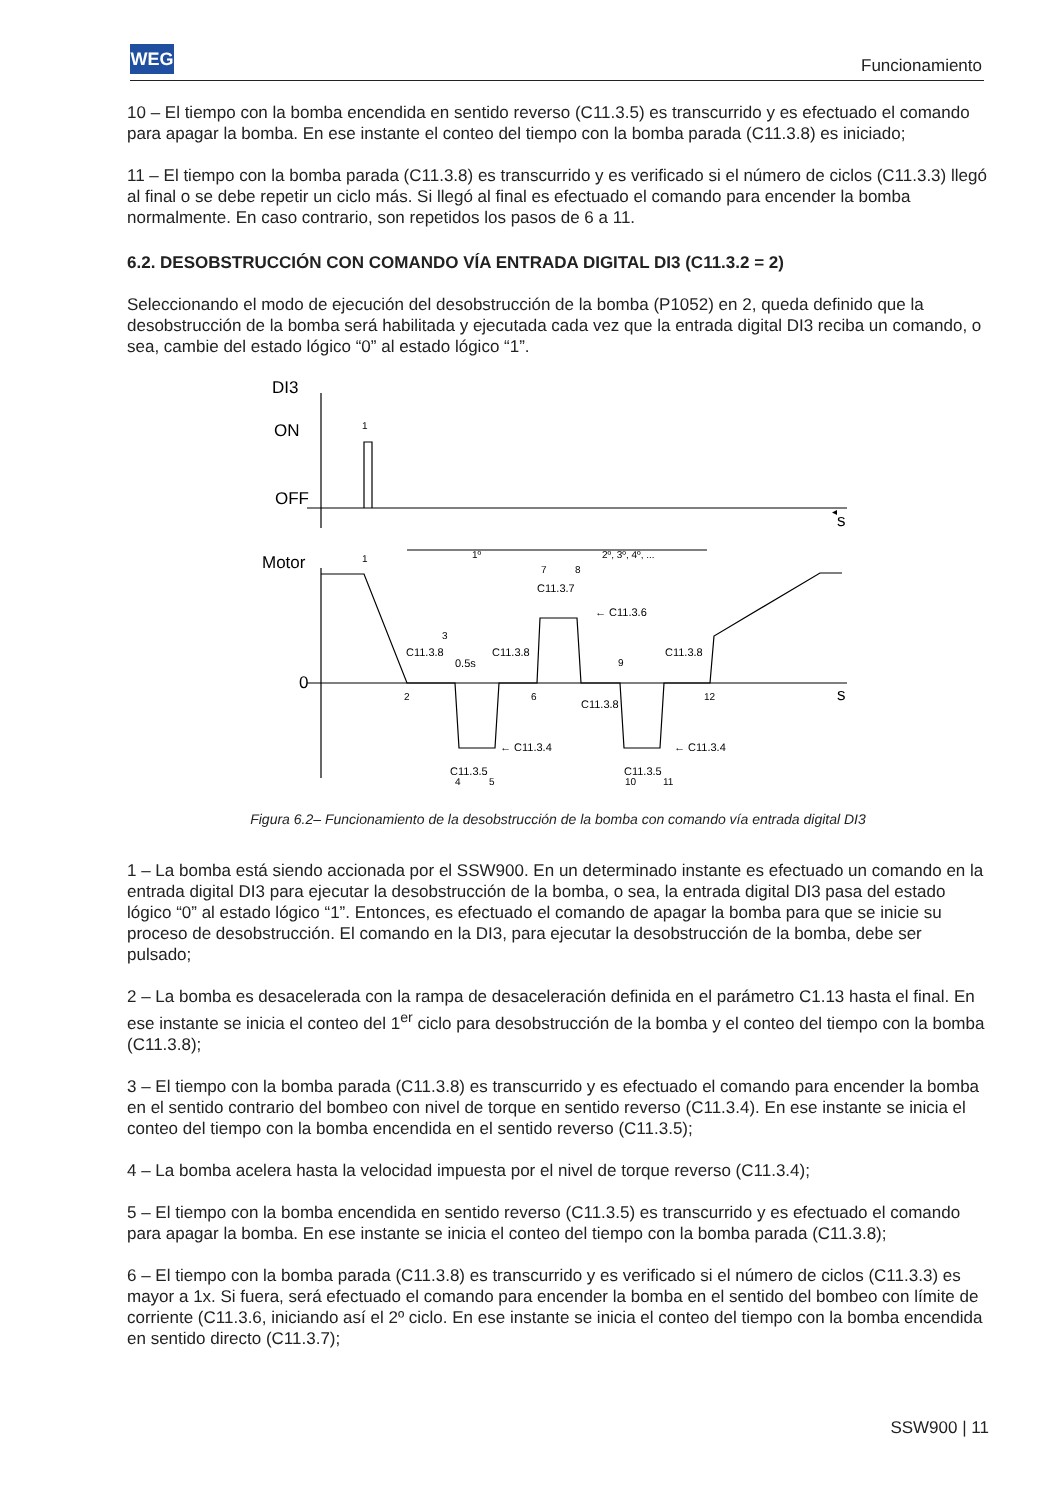WEG
Funcionamiento
10 – El tiempo con la bomba encendida en sentido reverso (C11.3.5) es transcurrido y es efectuado el comando para apagar la bomba. En ese instante el conteo del tiempo con la bomba parada (C11.3.8) es iniciado;
11 – El tiempo con la bomba parada (C11.3.8) es transcurrido y es verificado si el número de ciclos (C11.3.3) llegó al final o se debe repetir un ciclo más. Si llegó al final es efectuado el comando para encender la bomba normalmente. En caso contrario, son repetidos los pasos de 6 a 11.
6.2. DESOBSTRUCCIÓN CON COMANDO VÍA ENTRADA DIGITAL DI3 (C11.3.2 = 2)
Seleccionando el modo de ejecución del desobstrucción de la bomba (P1052) en 2, queda definido que la desobstrucción de la bomba será habilitada y ejecutada cada vez que la entrada digital DI3 reciba un comando, o sea, cambie del estado lógico “0” al estado lógico “1”.
◂
DI3
ON
OFF
s
Motor
0
s
1
1
1º
2º, 3º, 4º, ...
2
3
4
5
6
7
8
9
10
11
12
C11.3.8
0.5s
C11.3.8
C11.3.7
← C11.3.6
C11.3.8
C11.3.8
← C11.3.4
← C11.3.4
C11.3.5
C11.3.5
Figura 6.2– Funcionamiento de la desobstrucción de la bomba con comando vía entrada digital DI3
1 – La bomba está siendo accionada por el SSW900. En un determinado instante es efectuado un comando en la entrada digital DI3 para ejecutar la desobstrucción de la bomba, o sea, la entrada digital DI3 pasa del estado lógico “0” al estado lógico “1”. Entonces, es efectuado el comando de apagar la bomba para que se inicie su proceso de desobstrucción. El comando en la DI3, para ejecutar la desobstrucción de la bomba, debe ser pulsado;
2 – La bomba es desacelerada con la rampa de desaceleración definida en el parámetro C1.13 hasta el final. En ese instante se inicia el conteo del 1<sup>er</sup> ciclo para desobstrucción de la bomba y el conteo del tiempo con la bomba (C11.3.8);
3 – El tiempo con la bomba parada (C11.3.8) es transcurrido y es efectuado el comando para encender la bomba en el sentido contrario del bombeo con nivel de torque en sentido reverso (C11.3.4). En ese instante se inicia el conteo del tiempo con la bomba encendida en el sentido reverso (C11.3.5);
4 – La bomba acelera hasta la velocidad impuesta por el nivel de torque reverso (C11.3.4);
5 – El tiempo con la bomba encendida en sentido reverso (C11.3.5) es transcurrido y es efectuado el comando para apagar la bomba. En ese instante se inicia el conteo del tiempo con la bomba parada (C11.3.8);
6 – El tiempo con la bomba parada (C11.3.8) es transcurrido y es verificado si el número de ciclos (C11.3.3) es mayor a 1x. Si fuera, será efectuado el comando para encender la bomba en el sentido del bombeo con límite de corriente (C11.3.6, iniciando así el 2º ciclo. En ese instante se inicia el conteo del tiempo con la bomba encendida en sentido directo (C11.3.7);
SSW900 | 11